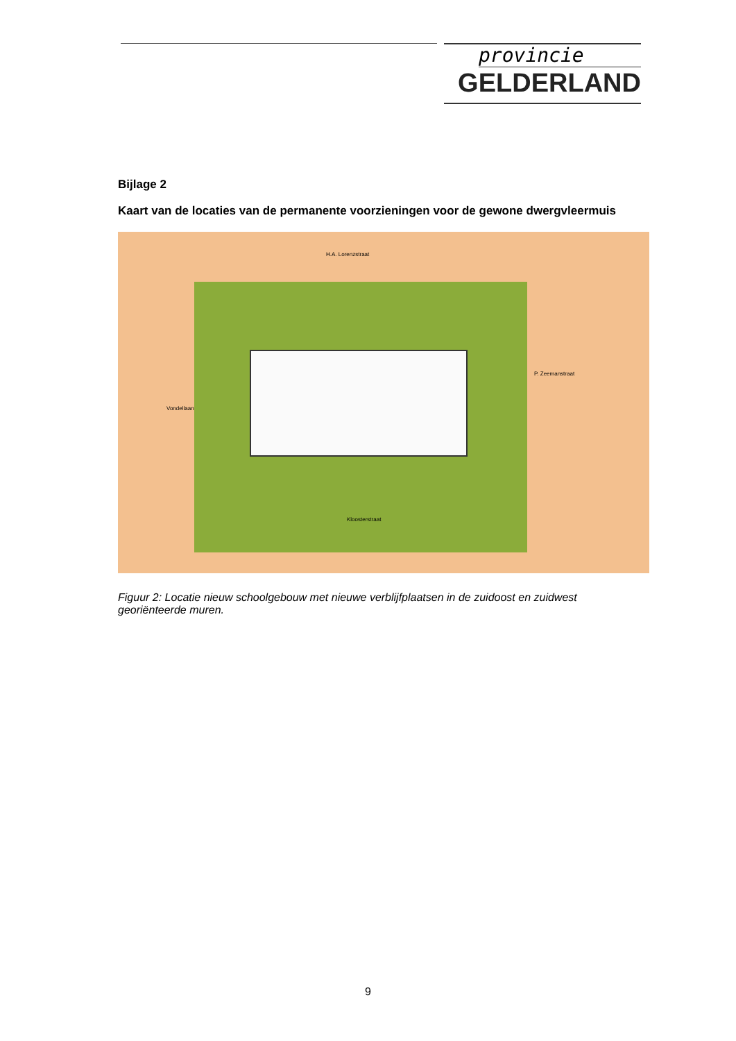provincie
GELDERLAND
Bijlage 2
Kaart van de locaties van de permanente voorzieningen voor de gewone dwergvleermuis
H.A. Lorenzstraat
Vondellaan
P. Zeemanstraat
Kloosterstraat
Figuur 2: Locatie nieuw schoolgebouw met nieuwe verblijfplaatsen in de zuidoost en zuidwest georiënteerde muren.
9